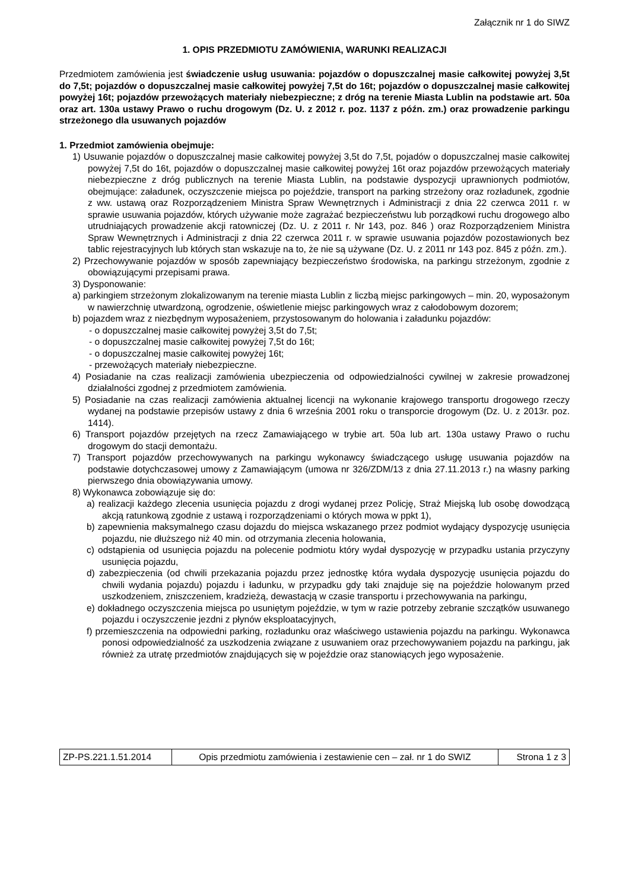Załącznik nr 1 do SIWZ
1. OPIS PRZEDMIOTU ZAMÓWIENIA, WARUNKI REALIZACJI
Przedmiotem zamówienia jest świadczenie usług usuwania: pojazdów o dopuszczalnej masie całkowitej powyżej 3,5t do 7,5t; pojazdów o dopuszczalnej masie całkowitej powyżej 7,5t do 16t; pojazdów o dopuszczalnej masie całkowitej powyżej 16t; pojazdów przewożących materiały niebezpieczne; z dróg na terenie Miasta Lublin na podstawie art. 50a oraz art. 130a ustawy Prawo o ruchu drogowym (Dz. U. z 2012 r. poz. 1137 z późn. zm.) oraz prowadzenie parkingu strzeżonego dla usuwanych pojazdów
1. Przedmiot zamówienia obejmuje:
1) Usuwanie pojazdów o dopuszczalnej masie całkowitej powyżej 3,5t do 7,5t, pojadów o dopuszczalnej masie całkowitej powyżej 7,5t do 16t, pojazdów o dopuszczalnej masie całkowitej powyżej 16t oraz pojazdów przewożących materiały niebezpieczne z dróg publicznych na terenie Miasta Lublin, na podstawie dyspozycji uprawnionych podmiotów, obejmujące: załadunek, oczyszczenie miejsca po pojeździe, transport na parking strzeżony oraz rozładunek, zgodnie z ww. ustawą oraz Rozporządzeniem Ministra Spraw Wewnętrznych i Administracji z dnia 22 czerwca 2011 r. w sprawie usuwania pojazdów, których używanie może zagrażać bezpieczeństwu lub porządkowi ruchu drogowego albo utrudniających prowadzenie akcji ratowniczej (Dz. U. z 2011 r. Nr 143, poz. 846 ) oraz Rozporządzeniem Ministra Spraw Wewnętrznych i Administracji z dnia 22 czerwca 2011 r. w sprawie usuwania pojazdów pozostawionych bez tablic rejestracyjnych lub których stan wskazuje na to, że nie są używane (Dz. U. z 2011 nr 143 poz. 845 z późn. zm.).
2) Przechowywanie pojazdów w sposób zapewniający bezpieczeństwo środowiska, na parkingu strzeżonym, zgodnie z obowiązującymi przepisami prawa.
3) Dysponowanie:
a) parkingiem strzeżonym zlokalizowanym na terenie miasta Lublin z liczbą miejsc parkingowych – min. 20, wyposażonym w nawierzchnię utwardzoną, ogrodzenie, oświetlenie miejsc parkingowych wraz z całodobowym dozorem;
b) pojazdem wraz z niezbędnym wyposażeniem, przystosowanym do holowania i załadunku pojazdów:
- o dopuszczalnej masie całkowitej powyżej 3,5t do 7,5t;
- o dopuszczalnej masie całkowitej powyżej 7,5t do 16t;
- o dopuszczalnej masie całkowitej powyżej 16t;
- przewożących materiały niebezpieczne.
4) Posiadanie na czas realizacji zamówienia ubezpieczenia od odpowiedzialności cywilnej w zakresie prowadzonej działalności zgodnej z przedmiotem zamówienia.
5) Posiadanie na czas realizacji zamówienia aktualnej licencji na wykonanie krajowego transportu drogowego rzeczy wydanej na podstawie przepisów ustawy z dnia 6 września 2001 roku o transporcie drogowym (Dz. U. z 2013r. poz. 1414).
6) Transport pojazdów przejętych na rzecz Zamawiającego w trybie art. 50a lub art. 130a ustawy Prawo o ruchu drogowym do stacji demontażu.
7) Transport pojazdów przechowywanych na parkingu wykonawcy świadczącego usługę usuwania pojazdów na podstawie dotychczasowej umowy z Zamawiającym (umowa nr 326/ZDM/13 z dnia 27.11.2013 r.) na własny parking pierwszego dnia obowiązywania umowy.
8) Wykonawca zobowiązuje się do:
a) realizacji każdego zlecenia usunięcia pojazdu z drogi wydanej przez Policję, Straż Miejską lub osobę dowodzącą akcją ratunkową zgodnie z ustawą i rozporządzeniami o których mowa w ppkt 1),
b) zapewnienia maksymalnego czasu dojazdu do miejsca wskazanego przez podmiot wydający dyspozycję usunięcia pojazdu, nie dłuższego niż 40 min. od otrzymania zlecenia holowania,
c) odstąpienia od usunięcia pojazdu na polecenie podmiotu który wydał dyspozycję w przypadku ustania przyczyny usunięcia pojazdu,
d) zabezpieczenia (od chwili przekazania pojazdu przez jednostkę która wydała dyspozycję usunięcia pojazdu do chwili wydania pojazdu) pojazdu i ładunku, w przypadku gdy taki znajduje się na pojeździe holowanym przed uszkodzeniem, zniszczeniem, kradzieżą, dewastacją w czasie transportu i przechowywania na parkingu,
e) dokładnego oczyszczenia miejsca po usuniętym pojeździe, w tym w razie potrzeby zebranie szczątków usuwanego pojazdu i oczyszczenie jezdni z płynów eksploatacyjnych,
f) przemieszczenia na odpowiedni parking, rozładunku oraz właściwego ustawienia pojazdu na parkingu. Wykonawca ponosi odpowiedzialność za uszkodzenia związane z usuwaniem oraz przechowywaniem pojazdu na parkingu, jak również za utratę przedmiotów znajdujących się w pojeździe oraz stanowiących jego wyposażenie.
| ZP-PS.221.1.51.2014 | Opis przedmiotu zamówienia i zestawienie cen – zał. nr 1 do SWIZ | Strona 1 z 3 |